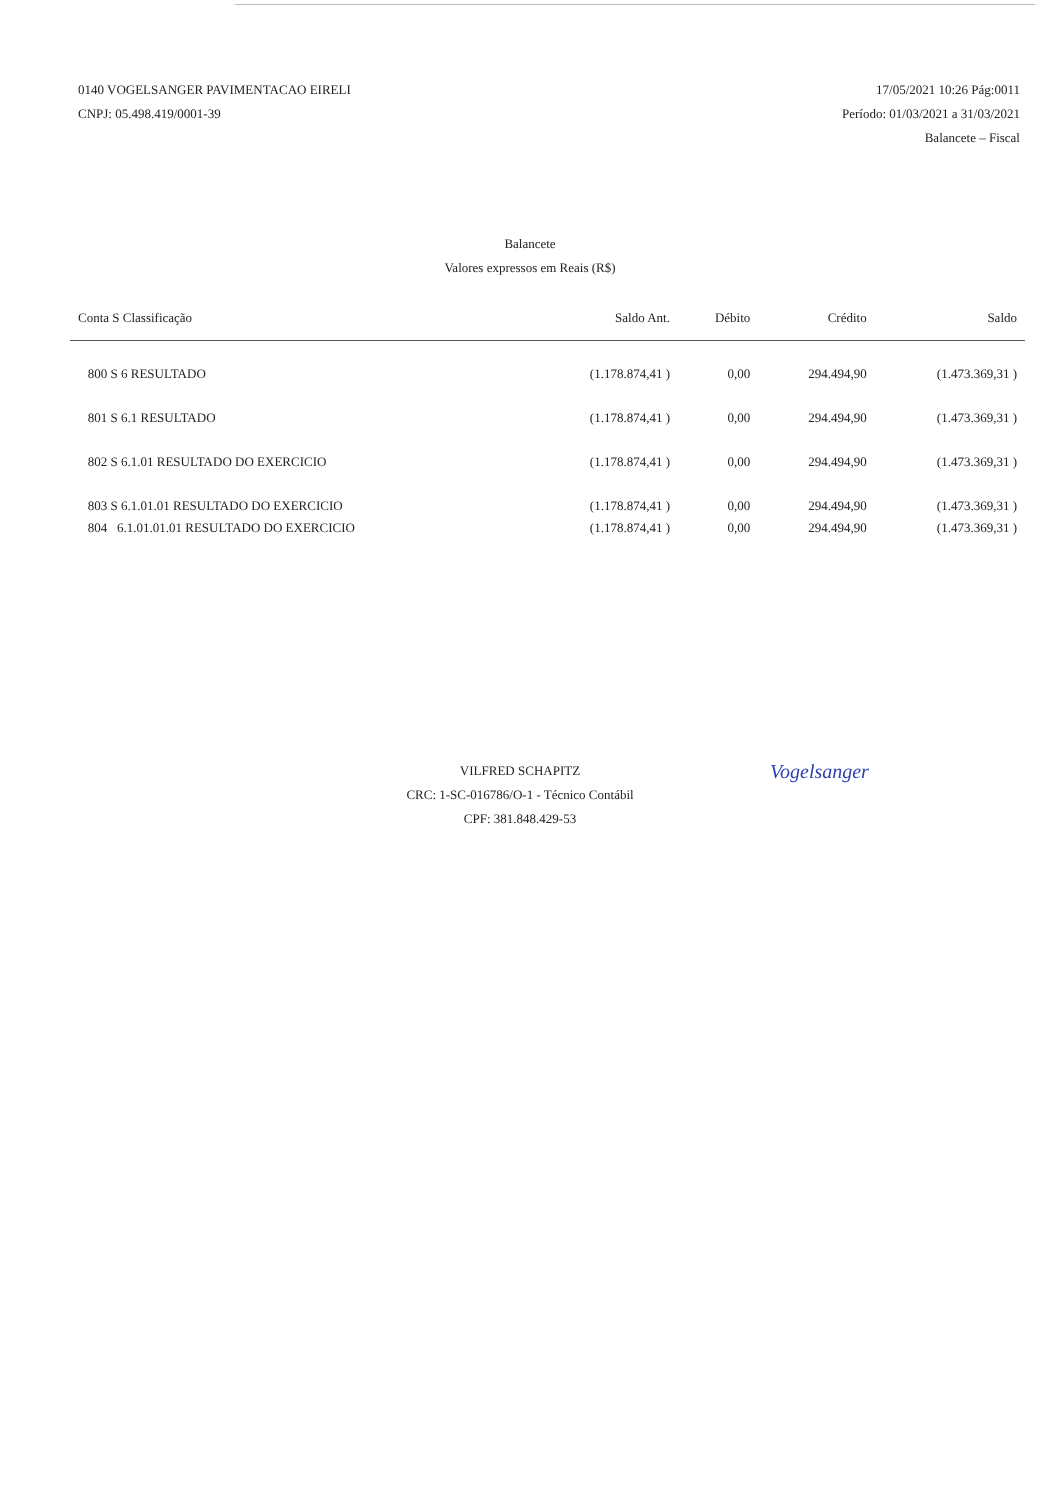0140 VOGELSANGER PAVIMENTACAO EIRELI
CNPJ: 05.498.419/0001-39
17/05/2021 10:26 Pág:0011
Período: 01/03/2021 a 31/03/2021
Balancete – Fiscal
Balancete
Valores expressos em Reais (R$)
| Conta S Classificação | Saldo Ant. | Débito | Crédito | Saldo |
| --- | --- | --- | --- | --- |
| 800 S 6 RESULTADO | (1.178.874,41 ) | 0,00 | 294.494,90 | (1.473.369,31 ) |
| 801 S 6.1 RESULTADO | (1.178.874,41 ) | 0,00 | 294.494,90 | (1.473.369,31 ) |
| 802 S 6.1.01 RESULTADO DO EXERCICIO | (1.178.874,41 ) | 0,00 | 294.494,90 | (1.473.369,31 ) |
| 803 S 6.1.01.01 RESULTADO DO EXERCICIO | (1.178.874,41 ) | 0,00 | 294.494,90 | (1.473.369,31 ) |
| 804 6.1.01.01.01 RESULTADO DO EXERCICIO | (1.178.874,41 ) | 0,00 | 294.494,90 | (1.473.369,31 ) |
VILFRED SCHAPITZ
CRC: 1-SC-016786/O-1 - Técnico Contábil
CPF: 381.848.429-53
Vogelsanger